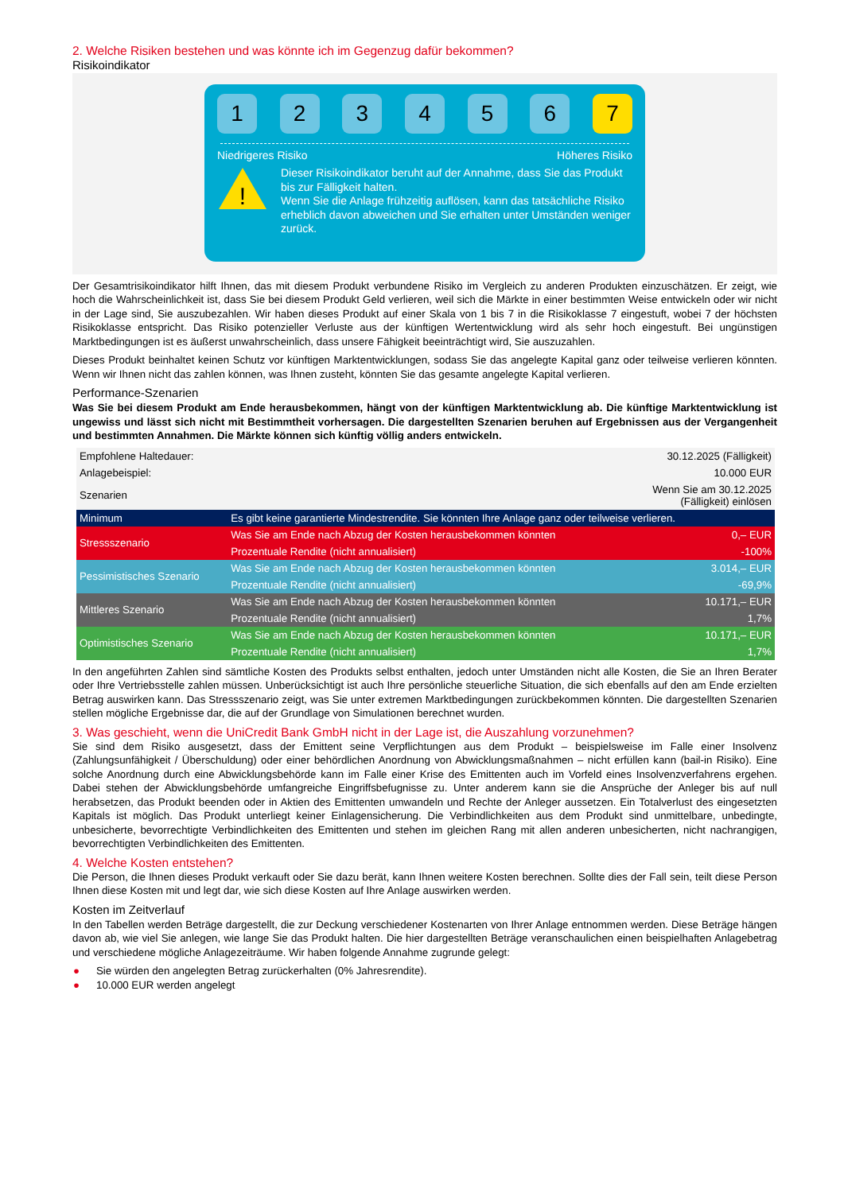2. Welche Risiken bestehen und was könnte ich im Gegenzug dafür bekommen?
Risikoindikator
1 2 3 4 5 6 7
Niedrigeres Risiko Höheres Risiko
!
Dieser Risikoindikator beruht auf der Annahme, dass Sie das Produkt bis zur Fälligkeit halten.
Wenn Sie die Anlage frühzeitig auflösen, kann das tatsächliche Risiko erheblich davon abweichen und Sie erhalten unter Umständen weniger zurück.
Der Gesamtrisikoindikator hilft Ihnen, das mit diesem Produkt verbundene Risiko im Vergleich zu anderen Produkten einzuschätzen. Er zeigt, wie hoch die Wahrscheinlichkeit ist, dass Sie bei diesem Produkt Geld verlieren, weil sich die Märkte in einer bestimmten Weise entwickeln oder wir nicht in der Lage sind, Sie auszubezahlen. Wir haben dieses Produkt auf einer Skala von 1 bis 7 in die Risikoklasse 7 eingestuft, wobei 7 der höchsten Risikoklasse entspricht. Das Risiko potenzieller Verluste aus der künftigen Wertentwicklung wird als sehr hoch eingestuft. Bei ungünstigen Marktbedingungen ist es äußerst unwahrscheinlich, dass unsere Fähigkeit beeinträchtigt wird, Sie auszuzahlen.
Dieses Produkt beinhaltet keinen Schutz vor künftigen Marktentwicklungen, sodass Sie das angelegte Kapital ganz oder teilweise verlieren könnten. Wenn wir Ihnen nicht das zahlen können, was Ihnen zusteht, könnten Sie das gesamte angelegte Kapital verlieren.
Performance-Szenarien
Was Sie bei diesem Produkt am Ende herausbekommen, hängt von der künftigen Marktentwicklung ab. Die künftige Marktentwicklung ist ungewiss und lässt sich nicht mit Bestimmtheit vorhersagen. Die dargestellten Szenarien beruhen auf Ergebnissen aus der Vergangenheit und bestimmten Annahmen. Die Märkte können sich künftig völlig anders entwickeln.
| Empfohlene Haltedauer: | | 30.12.2025 (Fälligkeit) |
| Anlagebeispiel: | | 10.000 EUR |
| Szenarien | | Wenn Sie am 30.12.2025 (Fälligkeit) einlösen |
| Minimum | Es gibt keine garantierte Mindestrendite. Sie könnten Ihre Anlage ganz oder teilweise verlieren. | |
| Stressszenario | Was Sie am Ende nach Abzug der Kosten herausbekommen könnten | 0,– EUR |
| | Prozentuale Rendite (nicht annualisiert) | -100% |
| Pessimistisches Szenario | Was Sie am Ende nach Abzug der Kosten herausbekommen könnten | 3.014,– EUR |
| | Prozentuale Rendite (nicht annualisiert) | -69,9% |
| Mittleres Szenario | Was Sie am Ende nach Abzug der Kosten herausbekommen könnten | 10.171,– EUR |
| | Prozentuale Rendite (nicht annualisiert) | 1,7% |
| Optimistisches Szenario | Was Sie am Ende nach Abzug der Kosten herausbekommen könnten | 10.171,– EUR |
| | Prozentuale Rendite (nicht annualisiert) | 1,7% |
In den angeführten Zahlen sind sämtliche Kosten des Produkts selbst enthalten, jedoch unter Umständen nicht alle Kosten, die Sie an Ihren Berater oder Ihre Vertriebsstelle zahlen müssen. Unberücksichtigt ist auch Ihre persönliche steuerliche Situation, die sich ebenfalls auf den am Ende erzielten Betrag auswirken kann. Das Stressszenario zeigt, was Sie unter extremen Marktbedingungen zurückbekommen könnten. Die dargestellten Szenarien stellen mögliche Ergebnisse dar, die auf der Grundlage von Simulationen berechnet wurden.
3. Was geschieht, wenn die UniCredit Bank GmbH nicht in der Lage ist, die Auszahlung vorzunehmen?
Sie sind dem Risiko ausgesetzt, dass der Emittent seine Verpflichtungen aus dem Produkt – beispielsweise im Falle einer Insolvenz (Zahlungsunfähigkeit / Überschuldung) oder einer behördlichen Anordnung von Abwicklungsmaßnahmen – nicht erfüllen kann (bail-in Risiko). Eine solche Anordnung durch eine Abwicklungsbehörde kann im Falle einer Krise des Emittenten auch im Vorfeld eines Insolvenzverfahrens ergehen. Dabei stehen der Abwicklungsbehörde umfangreiche Eingriffsbefugnisse zu. Unter anderem kann sie die Ansprüche der Anleger bis auf null herabsetzen, das Produkt beenden oder in Aktien des Emittenten umwandeln und Rechte der Anleger aussetzen. Ein Totalverlust des eingesetzten Kapitals ist möglich. Das Produkt unterliegt keiner Einlagensicherung. Die Verbindlichkeiten aus dem Produkt sind unmittelbare, unbedingte, unbesicherte, bevorrechtigte Verbindlichkeiten des Emittenten und stehen im gleichen Rang mit allen anderen unbesicherten, nicht nachrangigen, bevorrechtigten Verbindlichkeiten des Emittenten.
4. Welche Kosten entstehen?
Die Person, die Ihnen dieses Produkt verkauft oder Sie dazu berät, kann Ihnen weitere Kosten berechnen. Sollte dies der Fall sein, teilt diese Person Ihnen diese Kosten mit und legt dar, wie sich diese Kosten auf Ihre Anlage auswirken werden.
Kosten im Zeitverlauf
In den Tabellen werden Beträge dargestellt, die zur Deckung verschiedener Kostenarten von Ihrer Anlage entnommen werden. Diese Beträge hängen davon ab, wie viel Sie anlegen, wie lange Sie das Produkt halten. Die hier dargestellten Beträge veranschaulichen einen beispielhaften Anlagebetrag und verschiedene mögliche Anlagezeiträume. Wir haben folgende Annahme zugrunde gelegt:
● Sie würden den angelegten Betrag zurückerhalten (0% Jahresrendite).
● 10.000 EUR werden angelegt